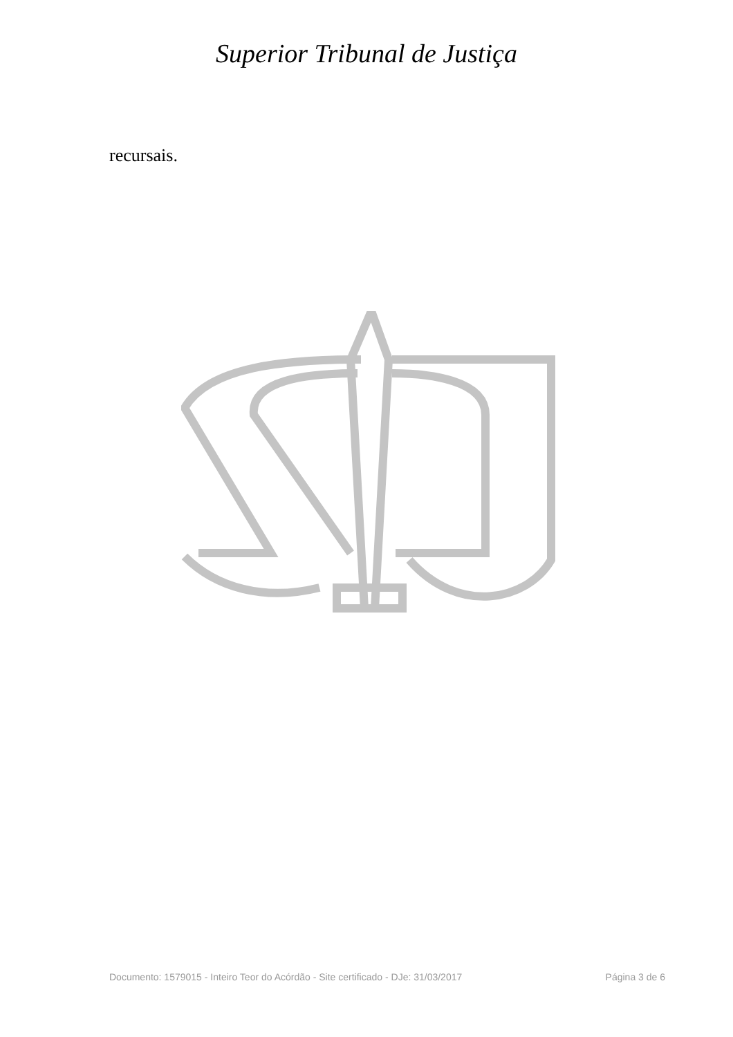Superior Tribunal de Justiça
recursais.
Documento: 1579015 - Inteiro Teor do Acórdão - Site certificado - DJe: 31/03/2017 Página 3 de 6